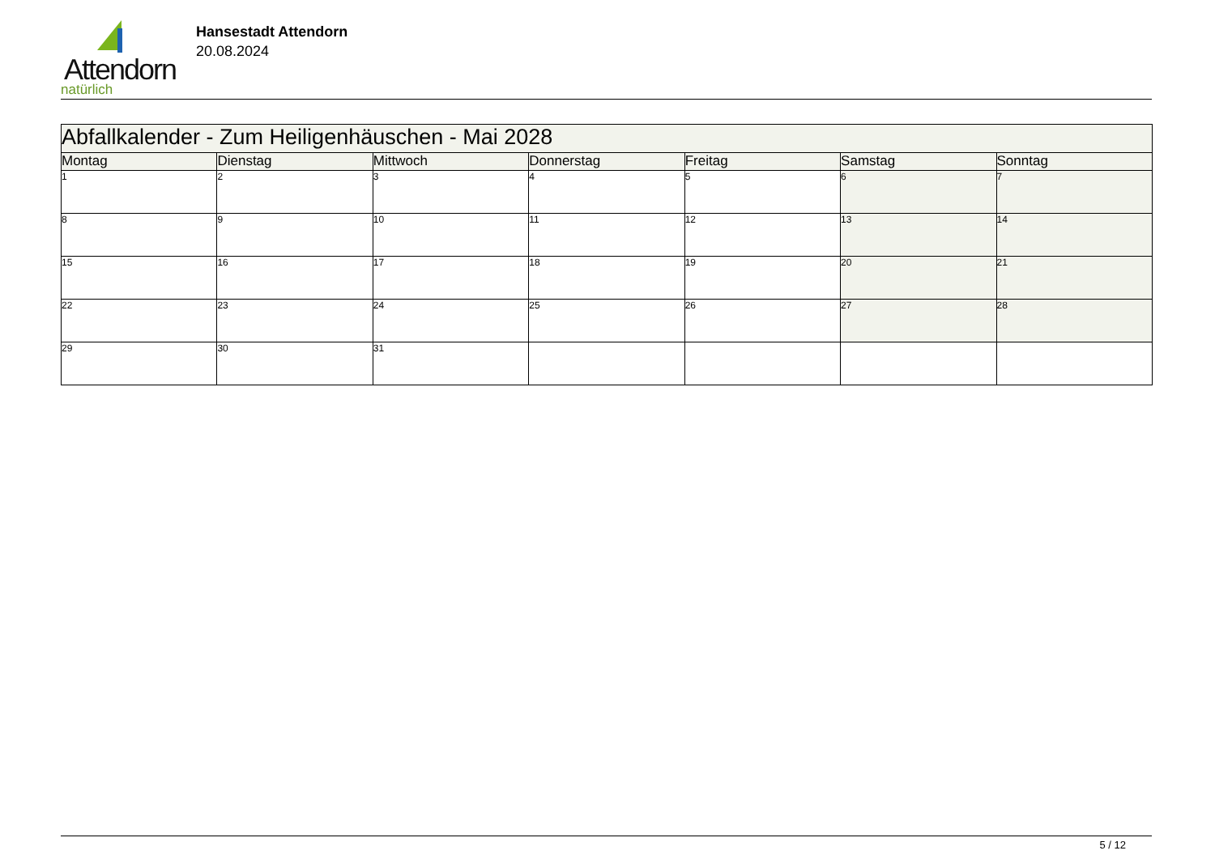Attendorn
natürlich
Hansestadt Attendorn
20.08.2024
| Abfallkalender - Zum Heiligenhäuschen - Mai 2028 | | | | | | |
| Montag | Dienstag | Mittwoch | Donnerstag | Freitag | Samstag | Sonntag |
| 1 | 2 | 3 | 4 | 5 | 6 | 7 |
| 8 | 9 | 10 | 11 | 12 | 13 | 14 |
| 15 | 16 | 17 | 18 | 19 | 20 | 21 |
| 22 | 23 | 24 | 25 | 26 | 27 | 28 |
| 29 | 30 | 31 | | | | |
5 / 12